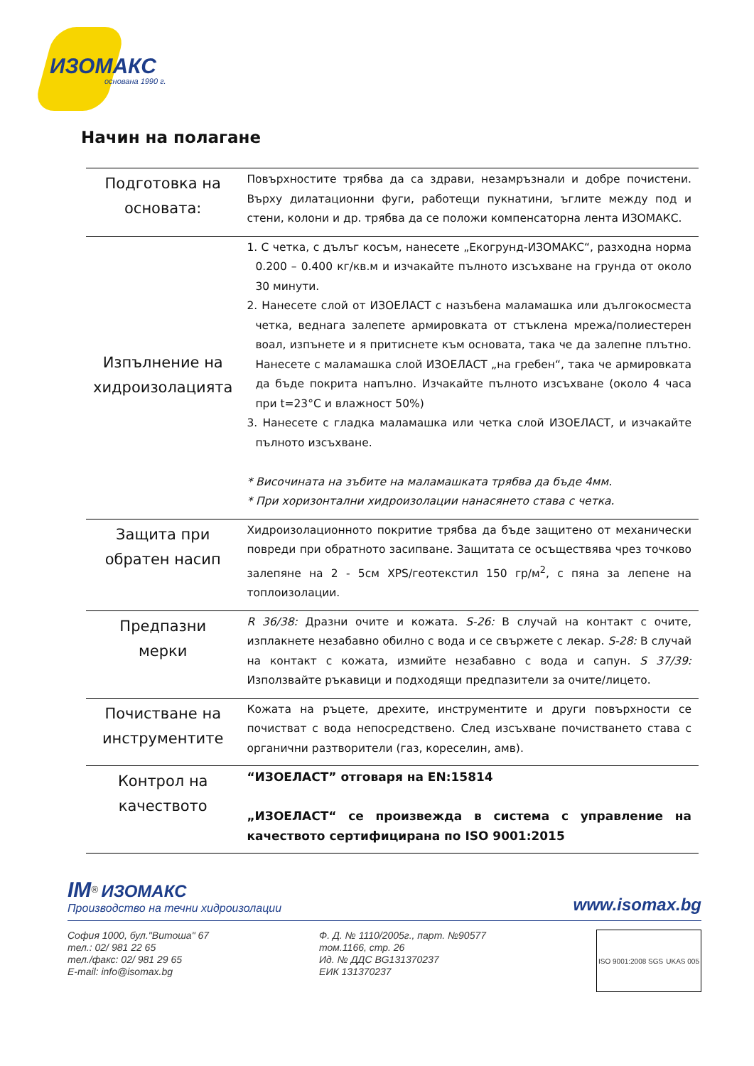ИЗОМАКС
основана 1990 г.
Начин на полагане
| Подготовка на основата: | Повърхностите трябва да са здрави, незамръзнали и добре почистени. Върху дилатационни фуги, работещи пукнатини, ъглите между под и стени, колони и др. трябва да се положи компенсаторна лента ИЗОМАКС. |
| Изпълнение на хидроизолацията | 1. С четка, с дълъг косъм, нанесете „Екогрунд-ИЗОМАКС“, разходна норма 0.200 – 0.400 кг/кв.м и изчакайте пълното изсъхване на грунда от около 30 минути. 2. Нанесете слой от ИЗОЕЛАСТ с назъбена маламашка или дългокосместа четка, веднага залепете армировката от стъклена мрежа/полиестерен воал, изпънете и я притиснете към основата, така че да залепне плътно. Нанесете с маламашка слой ИЗОЕЛАСТ „на гребен“, така че армировката да бъде покрита напълно. Изчакайте пълното изсъхване (около 4 часа при t=23°C и влажност 50%) 3. Нанесете с гладка маламашка или четка слой ИЗОЕЛАСТ, и изчакайте пълното изсъхване. * Височината на зъбите на маламашката трябва да бъде 4мм. * При хоризонтални хидроизолации нанасянето става с четка. |
| Защита при обратен насип | Хидроизолационното покритие трябва да бъде защитено от механически повреди при обратното засипване. Защитата се осъществява чрез точково залепяне на 2 - 5см XPS/геотекстил 150 гр/м<sup>2</sup>, с пяна за лепене на топлоизолации. |
| Предпазни мерки | R 36/38: Дразни очите и кожата. S-26: В случай на контакт с очите, изплакнете незабавно обилно с вода и се свържете с лекар. S-28: В случай на контакт с кожата, измийте незабавно с вода и сапун. S 37/39: Използвайте ръкавици и подходящи предпазители за очите/лицето. |
| Почистване на инструментите | Кожата на ръцете, дрехите, инструментите и други повърхности се почистват с вода непосредствено. След изсъхване почистването става с органични разтворители (газ, кореселин, амв). |
| Контрол на качеството | “ИЗОЕЛАСТ” отговаря на EN:15814 „ИЗОЕЛАСТ“ се произвежда в система с управление на качеството сертифицирана по ISO 9001:2015 |
IM<sup>®</sup> ИЗОМАКС
Производство на течни хидроизолации
www.isomax.bg
София 1000, бул."Витоша" 67
тел.: 02/ 981 22 65
тел./факс: 02/ 981 29 65
E-mail: info@isomax.bg
Ф. Д. № 1110/2005г., парт. №90577
том.1166, стр. 26
Ид. № ДДС BG131370237
ЕИК 131370237
ISO 9001:2008 SGS UKAS 005